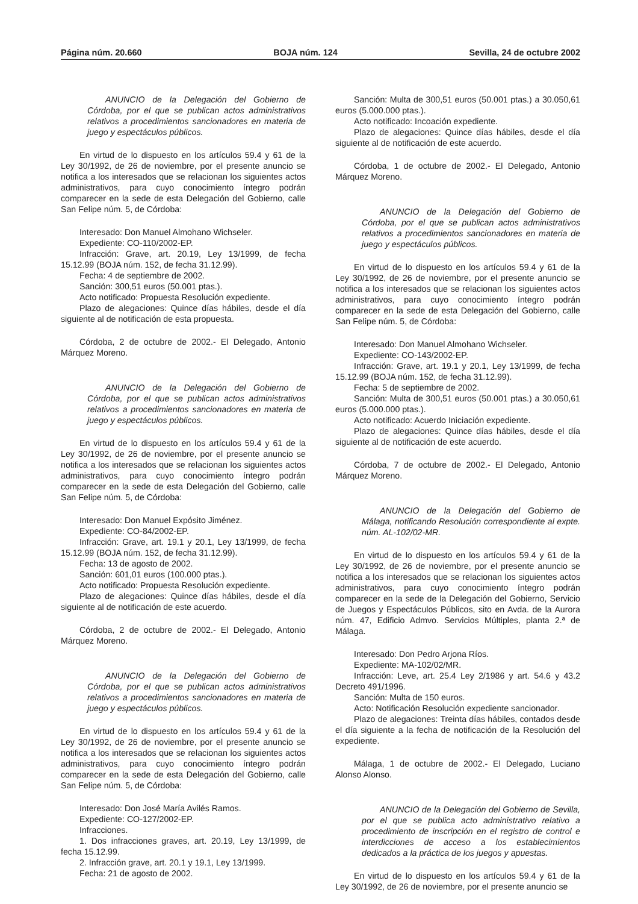Página núm. 20.660 BOJA núm. 124 Sevilla, 24 de octubre 2002
ANUNCIO de la Delegación del Gobierno de Córdoba, por el que se publican actos administrativos relativos a procedimientos sancionadores en materia de juego y espectáculos públicos.
En virtud de lo dispuesto en los artículos 59.4 y 61 de la Ley 30/1992, de 26 de noviembre, por el presente anuncio se notifica a los interesados que se relacionan los siguientes actos administrativos, para cuyo conocimiento íntegro podrán comparecer en la sede de esta Delegación del Gobierno, calle San Felipe núm. 5, de Córdoba:
Interesado: Don Manuel Almohano Wichseler.
Expediente: CO-110/2002-EP.
Infracción: Grave, art. 20.19, Ley 13/1999, de fecha 15.12.99 (BOJA núm. 152, de fecha 31.12.99).
Fecha: 4 de septiembre de 2002.
Sanción: 300,51 euros (50.001 ptas.).
Acto notificado: Propuesta Resolución expediente.
Plazo de alegaciones: Quince días hábiles, desde el día siguiente al de notificación de esta propuesta.
Córdoba, 2 de octubre de 2002.- El Delegado, Antonio Márquez Moreno.
ANUNCIO de la Delegación del Gobierno de Córdoba, por el que se publican actos administrativos relativos a procedimientos sancionadores en materia de juego y espectáculos públicos.
En virtud de lo dispuesto en los artículos 59.4 y 61 de la Ley 30/1992, de 26 de noviembre, por el presente anuncio se notifica a los interesados que se relacionan los siguientes actos administrativos, para cuyo conocimiento íntegro podrán comparecer en la sede de esta Delegación del Gobierno, calle San Felipe núm. 5, de Córdoba:
Interesado: Don Manuel Expósito Jiménez.
Expediente: CO-84/2002-EP.
Infracción: Grave, art. 19.1 y 20.1, Ley 13/1999, de fecha 15.12.99 (BOJA núm. 152, de fecha 31.12.99).
Fecha: 13 de agosto de 2002.
Sanción: 601,01 euros (100.000 ptas.).
Acto notificado: Propuesta Resolución expediente.
Plazo de alegaciones: Quince días hábiles, desde el día siguiente al de notificación de este acuerdo.
Córdoba, 2 de octubre de 2002.- El Delegado, Antonio Márquez Moreno.
ANUNCIO de la Delegación del Gobierno de Córdoba, por el que se publican actos administrativos relativos a procedimientos sancionadores en materia de juego y espectáculos públicos.
En virtud de lo dispuesto en los artículos 59.4 y 61 de la Ley 30/1992, de 26 de noviembre, por el presente anuncio se notifica a los interesados que se relacionan los siguientes actos administrativos, para cuyo conocimiento íntegro podrán comparecer en la sede de esta Delegación del Gobierno, calle San Felipe núm. 5, de Córdoba:
Interesado: Don José María Avilés Ramos.
Expediente: CO-127/2002-EP.
Infracciones.
1. Dos infracciones graves, art. 20.19, Ley 13/1999, de fecha 15.12.99.
2. Infracción grave, art. 20.1 y 19.1, Ley 13/1999.
Fecha: 21 de agosto de 2002.
Sanción: Multa de 300,51 euros (50.001 ptas.) a 30.050,61 euros (5.000.000 ptas.).
Acto notificado: Incoación expediente.
Plazo de alegaciones: Quince días hábiles, desde el día siguiente al de notificación de este acuerdo.
Córdoba, 1 de octubre de 2002.- El Delegado, Antonio Márquez Moreno.
ANUNCIO de la Delegación del Gobierno de Córdoba, por el que se publican actos administrativos relativos a procedimientos sancionadores en materia de juego y espectáculos públicos.
En virtud de lo dispuesto en los artículos 59.4 y 61 de la Ley 30/1992, de 26 de noviembre, por el presente anuncio se notifica a los interesados que se relacionan los siguientes actos administrativos, para cuyo conocimiento íntegro podrán comparecer en la sede de esta Delegación del Gobierno, calle San Felipe núm. 5, de Córdoba:
Interesado: Don Manuel Almohano Wichseler.
Expediente: CO-143/2002-EP.
Infracción: Grave, art. 19.1 y 20.1, Ley 13/1999, de fecha 15.12.99 (BOJA núm. 152, de fecha 31.12.99).
Fecha: 5 de septiembre de 2002.
Sanción: Multa de 300,51 euros (50.001 ptas.) a 30.050,61 euros (5.000.000 ptas.).
Acto notificado: Acuerdo Iniciación expediente.
Plazo de alegaciones: Quince días hábiles, desde el día siguiente al de notificación de este acuerdo.
Córdoba, 7 de octubre de 2002.- El Delegado, Antonio Márquez Moreno.
ANUNCIO de la Delegación del Gobierno de Málaga, notificando Resolución correspondiente al expte. núm. AL-102/02-MR.
En virtud de lo dispuesto en los artículos 59.4 y 61 de la Ley 30/1992, de 26 de noviembre, por el presente anuncio se notifica a los interesados que se relacionan los siguientes actos administrativos, para cuyo conocimiento íntegro podrán comparecer en la sede de la Delegación del Gobierno, Servicio de Juegos y Espectáculos Públicos, sito en Avda. de la Aurora núm. 47, Edificio Admvo. Servicios Múltiples, planta 2.ª de Málaga.
Interesado: Don Pedro Arjona Ríos.
Expediente: MA-102/02/MR.
Infracción: Leve, art. 25.4 Ley 2/1986 y art. 54.6 y 43.2 Decreto 491/1996.
Sanción: Multa de 150 euros.
Acto: Notificación Resolución expediente sancionador.
Plazo de alegaciones: Treinta días hábiles, contados desde el día siguiente a la fecha de notificación de la Resolución del expediente.
Málaga, 1 de octubre de 2002.- El Delegado, Luciano Alonso Alonso.
ANUNCIO de la Delegación del Gobierno de Sevilla, por el que se publica acto administrativo relativo a procedimiento de inscripción en el registro de control e interdicciones de acceso a los establecimientos dedicados a la práctica de los juegos y apuestas.
En virtud de lo dispuesto en los artículos 59.4 y 61 de la Ley 30/1992, de 26 de noviembre, por el presente anuncio se